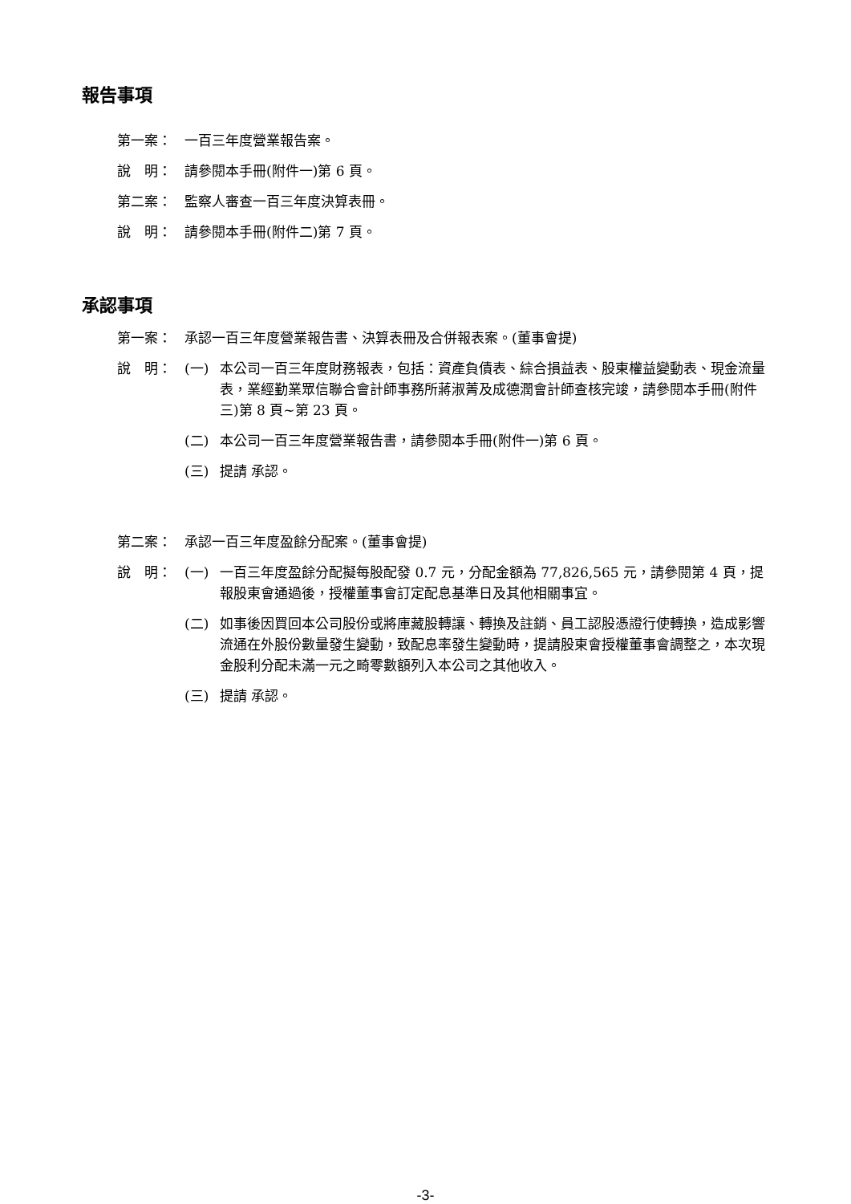報告事項
第一案： 一百三年度營業報告案。
說　明： 請參閱本手冊(附件一)第 6 頁。
第二案： 監察人審查一百三年度決算表冊。
說　明： 請參閱本手冊(附件二)第 7 頁。
承認事項
第一案： 承認一百三年度營業報告書、決算表冊及合併報表案。(董事會提)
說　明： (一) 本公司一百三年度財務報表，包括：資產負債表、綜合損益表、股東權益變動表、現金流量表，業經勤業眾信聯合會計師事務所蔣淑菁及成德潤會計師查核完竣，請參閱本手冊(附件三)第 8 頁~第 23 頁。
(二) 本公司一百三年度營業報告書，請參閱本手冊(附件一)第 6 頁。
(三) 提請 承認。
第二案： 承認一百三年度盈餘分配案。(董事會提)
說　明： (一) 一百三年度盈餘分配擬每股配發 0.7 元，分配金額為 77,826,565 元，請參閱第 4 頁，提報股東會通過後，授權董事會訂定配息基準日及其他相關事宜。
(二) 如事後因買回本公司股份或將庫藏股轉讓、轉換及註銷、員工認股憑證行使轉換，造成影響流通在外股份數量發生變動，致配息率發生變動時，提請股東會授權董事會調整之，本次現金股利分配未滿一元之畸零數額列入本公司之其他收入。
(三) 提請 承認。
-3-